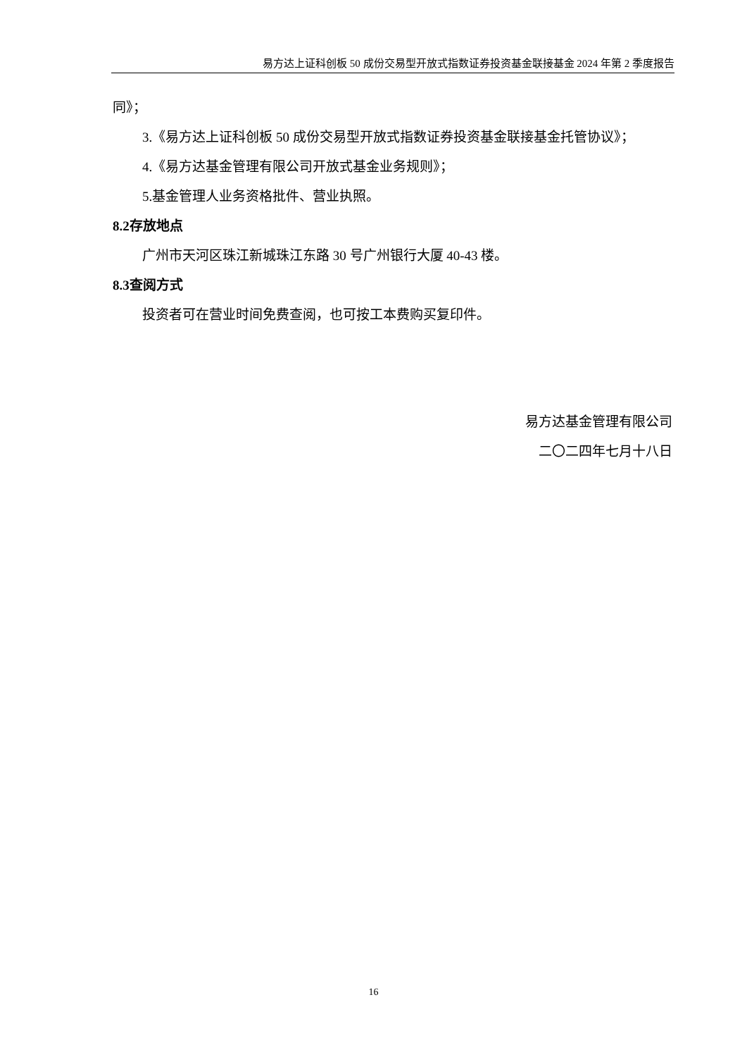易方达上证科创板 50 成份交易型开放式指数证券投资基金联接基金 2024 年第 2 季度报告
同》；
3.《易方达上证科创板 50 成份交易型开放式指数证券投资基金联接基金托管协议》；
4.《易方达基金管理有限公司开放式基金业务规则》；
5.基金管理人业务资格批件、营业执照。
8.2存放地点
广州市天河区珠江新城珠江东路 30 号广州银行大厦 40-43 楼。
8.3查阅方式
投资者可在营业时间免费查阅，也可按工本费购买复印件。
易方达基金管理有限公司
二〇二四年七月十八日
16